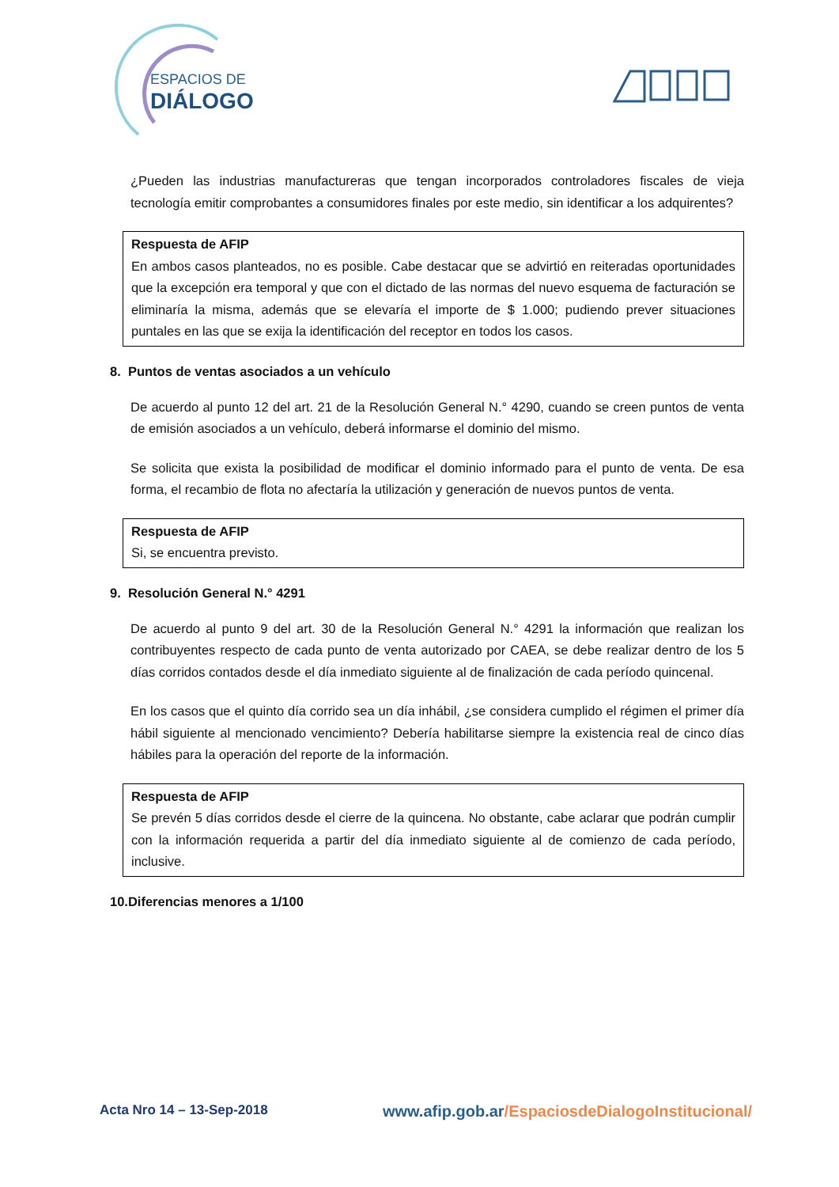ESPACIOS DE
DIÁLOGO
¿Pueden las industrias manufactureras que tengan incorporados controladores fiscales de vieja tecnología emitir comprobantes a consumidores finales por este medio, sin identificar a los adquirentes?
Respuesta de AFIP
En ambos casos planteados, no es posible. Cabe destacar que se advirtió en reiteradas oportunidades que la excepción era temporal y que con el dictado de las normas del nuevo esquema de facturación se eliminaría la misma, además que se elevaría el importe de $ 1.000; pudiendo prever situaciones puntales en las que se exija la identificación del receptor en todos los casos.
8. Puntos de ventas asociados a un vehículo
De acuerdo al punto 12 del art. 21 de la Resolución General N.° 4290, cuando se creen puntos de venta de emisión asociados a un vehículo, deberá informarse el dominio del mismo.
Se solicita que exista la posibilidad de modificar el dominio informado para el punto de venta. De esa forma, el recambio de flota no afectaría la utilización y generación de nuevos puntos de venta.
Respuesta de AFIP
Si, se encuentra previsto.
9. Resolución General N.° 4291
De acuerdo al punto 9 del art. 30 de la Resolución General N.° 4291 la información que realizan los contribuyentes respecto de cada punto de venta autorizado por CAEA, se debe realizar dentro de los 5 días corridos contados desde el día inmediato siguiente al de finalización de cada período quincenal.
En los casos que el quinto día corrido sea un día inhábil, ¿se considera cumplido el régimen el primer día hábil siguiente al mencionado vencimiento? Debería habilitarse siempre la existencia real de cinco días hábiles para la operación del reporte de la información.
Respuesta de AFIP
Se prevén 5 días corridos desde el cierre de la quincena. No obstante, cabe aclarar que podrán cumplir con la información requerida a partir del día inmediato siguiente al de comienzo de cada período, inclusive.
10.Diferencias menores a 1/100
Acta Nro 14 – 13-Sep-2018
www.afip.gob.ar/EspaciosdeDialogoInstitucional/